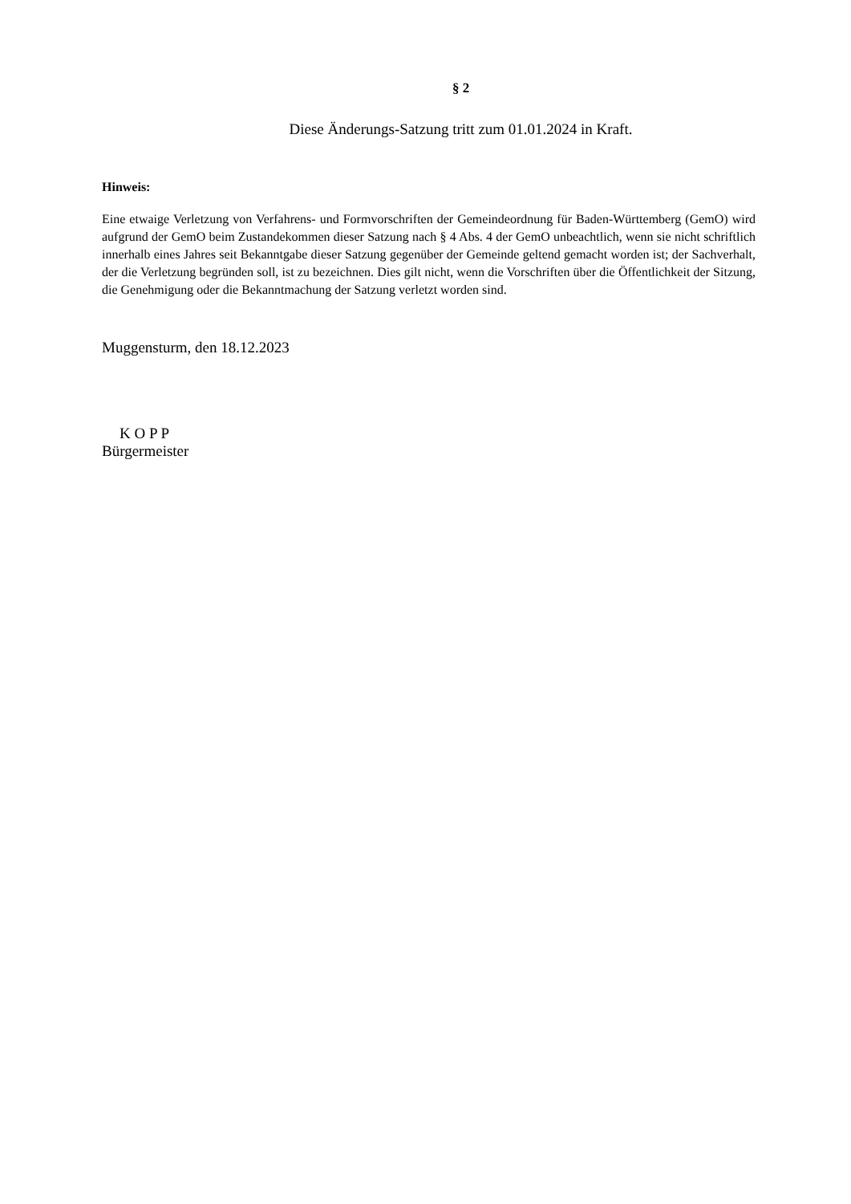§ 2
Diese Änderungs-Satzung tritt zum 01.01.2024 in Kraft.
Hinweis:
Eine etwaige Verletzung von Verfahrens- und Formvorschriften der Gemeindeordnung für Baden-Württemberg (GemO) wird aufgrund der GemO beim Zustandekommen dieser Satzung nach § 4 Abs. 4 der GemO unbeachtlich, wenn sie nicht schriftlich innerhalb eines Jahres seit Bekanntgabe dieser Satzung gegenüber der Gemeinde geltend gemacht worden ist; der Sachverhalt, der die Verletzung begründen soll, ist zu bezeichnen. Dies gilt nicht, wenn die Vorschriften über die Öffentlichkeit der Sitzung, die Genehmigung oder die Bekanntmachung der Satzung verletzt worden sind.
Muggensturm, den 18.12.2023
K O P P
Bürgermeister